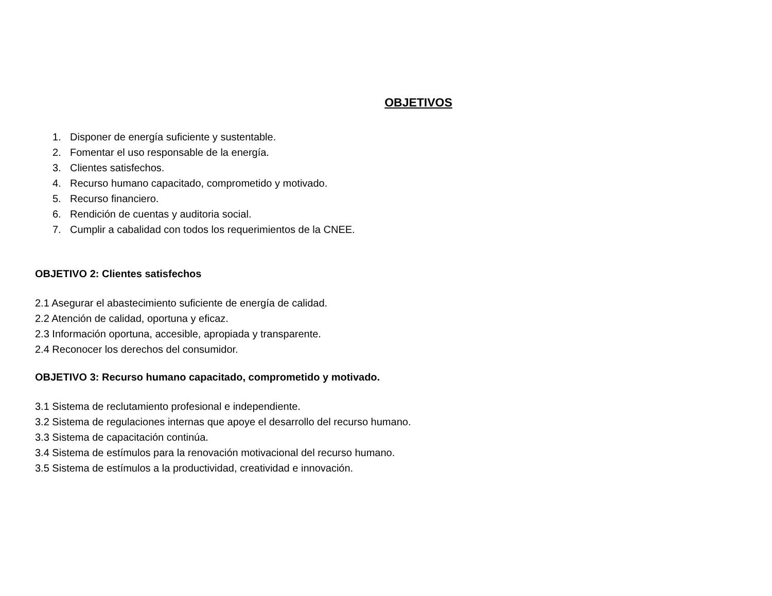OBJETIVOS
1. Disponer de energía suficiente y sustentable.
2. Fomentar el uso responsable de la energía.
3. Clientes satisfechos.
4. Recurso humano capacitado, comprometido y motivado.
5. Recurso financiero.
6. Rendición de cuentas y auditoria social.
7. Cumplir a cabalidad con todos los requerimientos de la CNEE.
OBJETIVO 2: Clientes satisfechos
2.1 Asegurar el abastecimiento suficiente de energía de calidad.
2.2 Atención de calidad, oportuna y eficaz.
2.3 Información oportuna, accesible, apropiada y transparente.
2.4 Reconocer los derechos del consumidor.
OBJETIVO 3: Recurso humano capacitado, comprometido y motivado.
3.1 Sistema de reclutamiento profesional e independiente.
3.2 Sistema de regulaciones internas que apoye el desarrollo del recurso humano.
3.3 Sistema de capacitación continúa.
3.4 Sistema de estímulos para la renovación motivacional del recurso humano.
3.5 Sistema de estímulos a la productividad, creatividad e innovación.